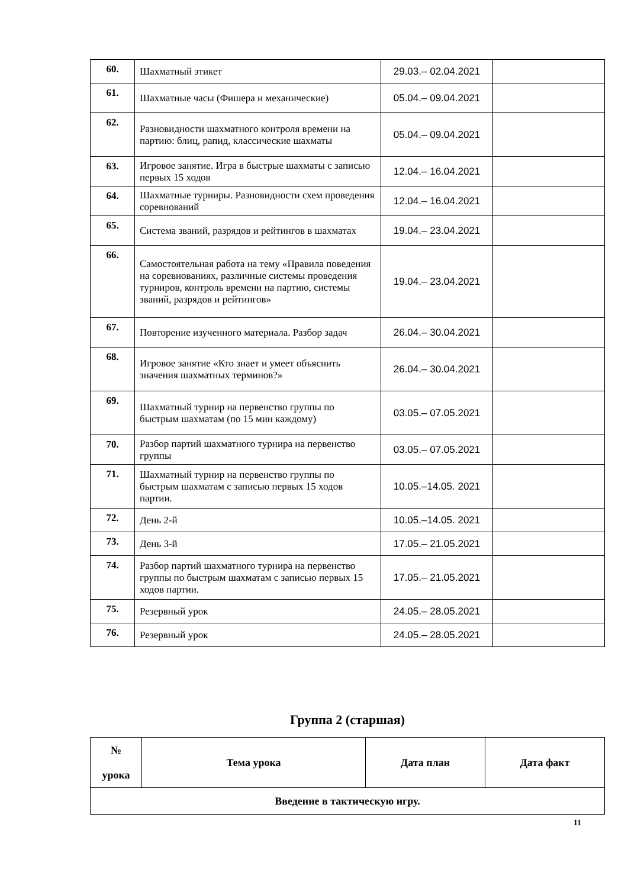| 60. | Шахматный этикет | 29.03.– 02.04.2021 | |
| 61. | Шахматные часы (Фишера и механические) | 05.04.– 09.04.2021 | |
| 62. | Разновидности шахматного контроля времени на партию: блиц, рапид, классические шахматы | 05.04.– 09.04.2021 | |
| 63. | Игровое занятие. Игра в быстрые шахматы с записью первых 15 ходов | 12.04.– 16.04.2021 | |
| 64. | Шахматные турниры. Разновидности схем проведения соревнований | 12.04.– 16.04.2021 | |
| 65. | Система званий, разрядов и рейтингов в шахматах | 19.04.– 23.04.2021 | |
| 66. | Самостоятельная работа на тему «Правила поведения на соревнованиях, различные системы проведения турниров, контроль времени на партию, системы званий, разрядов и рейтингов» | 19.04.– 23.04.2021 | |
| 67. | Повторение изученного материала. Разбор задач | 26.04.– 30.04.2021 | |
| 68. | Игровое занятие «Кто знает и умеет объяснить значения шахматных терминов?» | 26.04.– 30.04.2021 | |
| 69. | Шахматный турнир на первенство группы по быстрым шахматам (по 15 мин каждому) | 03.05.– 07.05.2021 | |
| 70. | Разбор партий шахматного турнира на первенство группы | 03.05.– 07.05.2021 | |
| 71. | Шахматный турнир на первенство группы по быстрым шахматам с записью первых 15 ходов партии. | 10.05.–14.05. 2021 | |
| 72. | День 2-й | 10.05.–14.05. 2021 | |
| 73. | День 3-й | 17.05.– 21.05.2021 | |
| 74. | Разбор партий шахматного турнира на первенство группы по быстрым шахматам с записью первых 15 ходов партии. | 17.05.– 21.05.2021 | |
| 75. | Резервный урок | 24.05.– 28.05.2021 | |
| 76. | Резервный урок | 24.05.– 28.05.2021 | |
Группа 2 (старшая)
| № урока | Тема урока | Дата план | Дата факт |
| --- | --- | --- | --- |
| Введение в тактическую игру. | | | |
11